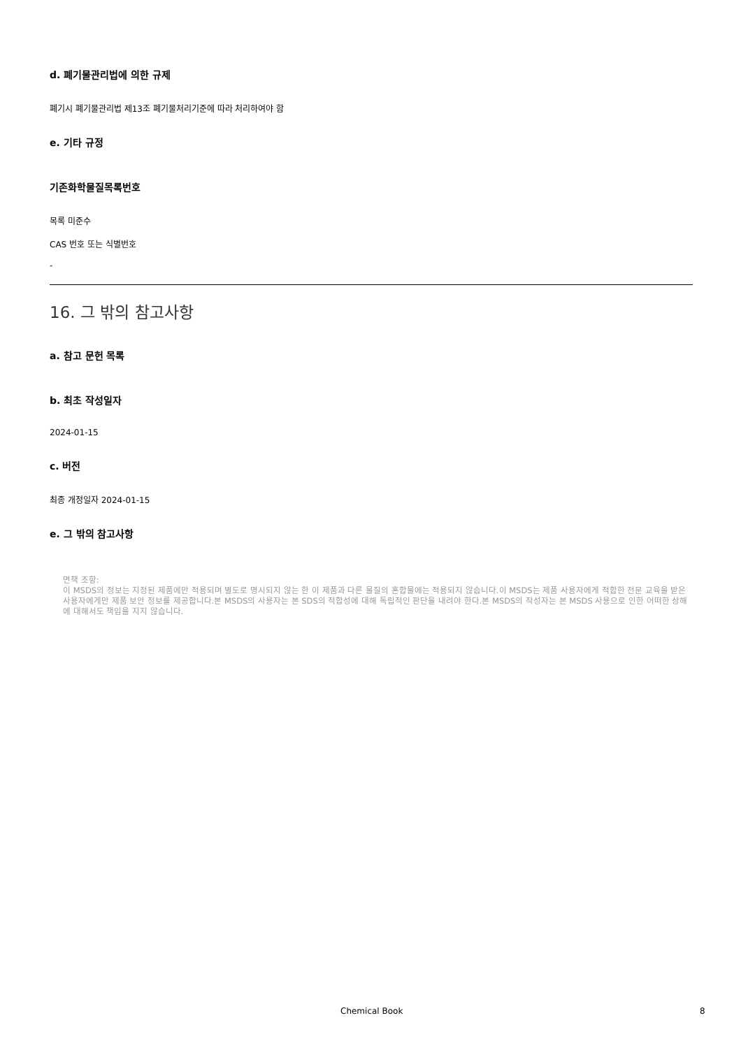d. 폐기물관리법에 의한 규제
폐기시 폐기물관리법 제13조 폐기물처리기준에 따라 처리하여야 함
e. 기타 규정
기존화학물질목록번호
목록 미준수
CAS 번호 또는 식별번호
-
16. 그 밖의 참고사항
a. 참고 문헌 목록
b. 최초 작성일자
2024-01-15
c. 버전
최종 개정일자 2024-01-15
e. 그 밖의 참고사항
면책 조항:
이 MSDS의 정보는 지정된 제품에만 적용되며 별도로 명시되지 않는 한 이 제품과 다른 물질의 혼합물에는 적용되지 않습니다.이 MSDS는 제품 사용자에게 적합한 전문 교육을 받은 사용자에게만 제품 보안 정보를 제공합니다.본 MSDS의 사용자는 본 SDS의 적합성에 대해 독립적인 판단을 내려야 한다.본 MSDS의 작성자는 본 MSDS 사용으로 인한 어떠한 상해에 대해서도 책임을 지지 않습니다.
Chemical Book 8